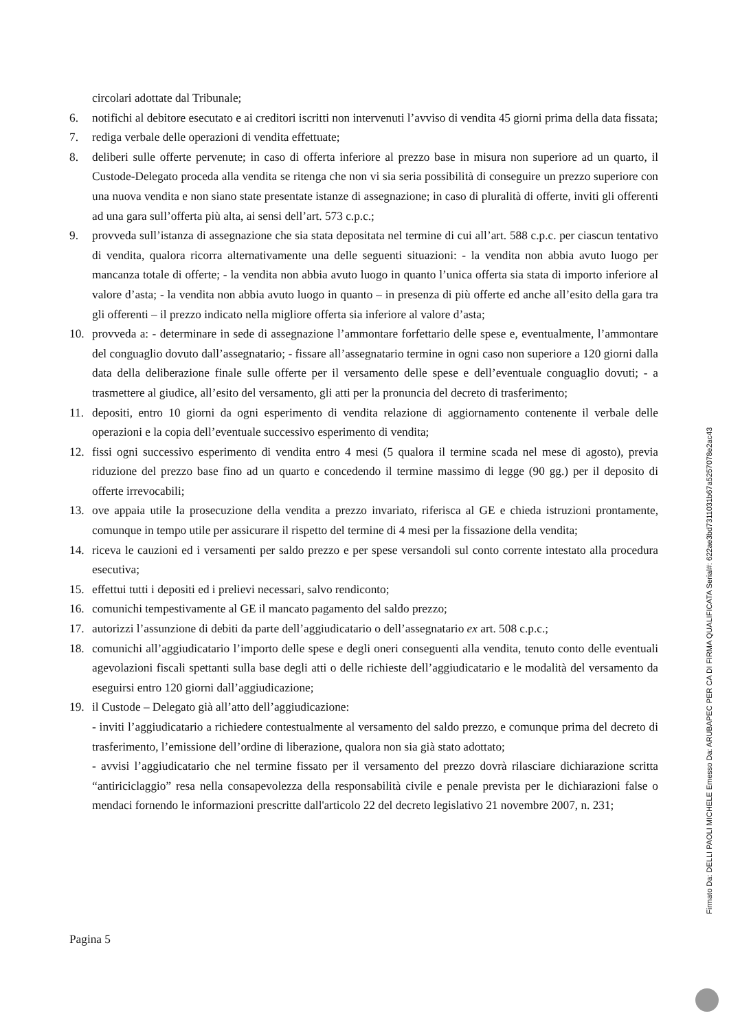circolari adottate dal Tribunale;
6. notifichi al debitore esecutato e ai creditori iscritti non intervenuti l’avviso di vendita 45 giorni prima della data fissata;
7. rediga verbale delle operazioni di vendita effettuate;
8. deliberi sulle offerte pervenute; in caso di offerta inferiore al prezzo base in misura non superiore ad un quarto, il Custode-Delegato proceda alla vendita se ritenga che non vi sia seria possibilità di conseguire un prezzo superiore con una nuova vendita e non siano state presentate istanze di assegnazione; in caso di pluralità di offerte, inviti gli offerenti ad una gara sull’offerta più alta, ai sensi dell’art. 573 c.p.c.;
9. provveda sull’istanza di assegnazione che sia stata depositata nel termine di cui all’art. 588 c.p.c. per ciascun tentativo di vendita, qualora ricorra alternativamente una delle seguenti situazioni: - la vendita non abbia avuto luogo per mancanza totale di offerte; - la vendita non abbia avuto luogo in quanto l’unica offerta sia stata di importo inferiore al valore d’asta; - la vendita non abbia avuto luogo in quanto – in presenza di più offerte ed anche all’esito della gara tra gli offerenti – il prezzo indicato nella migliore offerta sia inferiore al valore d’asta;
10. provveda a: - determinare in sede di assegnazione l’ammontare forfettario delle spese e, eventualmente, l’ammontare del conguaglio dovuto dall’assegnatario; - fissare all’assegnatario termine in ogni caso non superiore a 120 giorni dalla data della deliberazione finale sulle offerte per il versamento delle spese e dell’eventuale conguaglio dovuti; - a trasmettere al giudice, all’esito del versamento, gli atti per la pronuncia del decreto di trasferimento;
11. depositi, entro 10 giorni da ogni esperimento di vendita relazione di aggiornamento contenente il verbale delle operazioni e la copia dell’eventuale successivo esperimento di vendita;
12. fissi ogni successivo esperimento di vendita entro 4 mesi (5 qualora il termine scada nel mese di agosto), previa riduzione del prezzo base fino ad un quarto e concedendo il termine massimo di legge (90 gg.) per il deposito di offerte irrevocabili;
13. ove appaia utile la prosecuzione della vendita a prezzo invariato, riferisca al GE e chieda istruzioni prontamente, comunque in tempo utile per assicurare il rispetto del termine di 4 mesi per la fissazione della vendita;
14. riceva le cauzioni ed i versamenti per saldo prezzo e per spese versandoli sul conto corrente intestato alla procedura esecutiva;
15. effettui tutti i depositi ed i prelievi necessari, salvo rendiconto;
16. comunichi tempestivamente al GE il mancato pagamento del saldo prezzo;
17. autorizzi l’assunzione di debiti da parte dell’aggiudicatario o dell’assegnatario ex art. 508 c.p.c.;
18. comunichi all’aggiudicatario l’importo delle spese e degli oneri conseguenti alla vendita, tenuto conto delle eventuali agevolazioni fiscali spettanti sulla base degli atti o delle richieste dell’aggiudicatario e le modalità del versamento da eseguirsi entro 120 giorni dall’aggiudicazione;
19. il Custode – Delegato già all’atto dell’aggiudicazione:
- inviti l’aggiudicatario a richiedere contestualmente al versamento del saldo prezzo, e comunque prima del decreto di trasferimento, l’emissione dell’ordine di liberazione, qualora non sia già stato adottato;
- avvisi l’aggiudicatario che nel termine fissato per il versamento del prezzo dovrà rilasciare dichiarazione scritta “antiriciclaggio” resa nella consapevolezza della responsabilità civile e penale prevista per le dichiarazioni false o mendaci fornendo le informazioni prescritte dall'articolo 22 del decreto legislativo 21 novembre 2007, n. 231;
Pagina 5
Firmato Da: DELLI PAOLI MICHELE Emesso Da: ARUBAPEC PER CA DI FIRMA QUALIFICATA Serial#: 622ae3bd7311031b67a5257078e2ac43